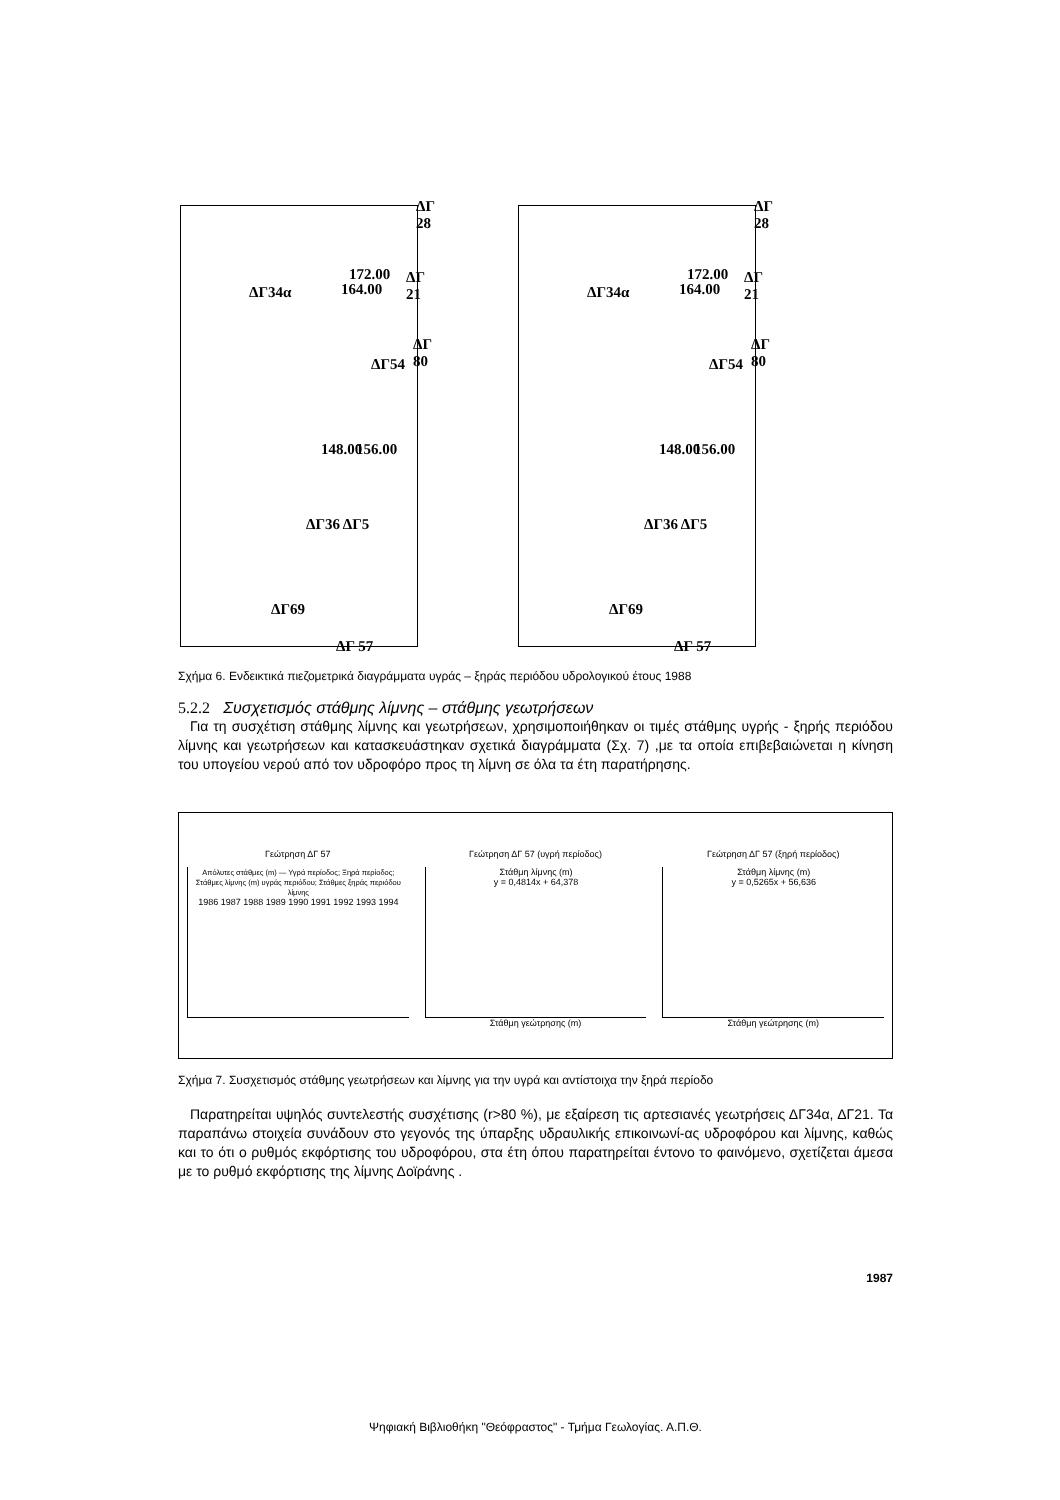ΔΓ 28
172.00 ΔΓ 21
164.00 ΔΓ34α
ΔΓ 80
ΔΓ54
148.00 156.00
ΔΓ36 ΔΓ5
ΔΓ69
ΔΓ 57
ΔΓ 28
172.00 ΔΓ 21
164.00 ΔΓ34α
ΔΓ 80
ΔΓ54
148.00 156.00
ΔΓ36 ΔΓ5
ΔΓ69
ΔΓ 57
Σχήμα 6. Ενδεικτικά πιεζομετρικά διαγράμματα υγράς – ξηράς περιόδου υδρολογικού έτους 1988
5.2.2 Συσχετισμός στάθμης λίμνης – στάθμης γεωτρήσεων
Για τη συσχέτιση στάθμης λίμνης και γεωτρήσεων, χρησιμοποιήθηκαν οι τιμές στάθμης υγρής - ξηρής περιόδου λίμνης και γεωτρήσεων και κατασκευάστηκαν σχετικά διαγράμματα (Σχ. 7) ,με τα οποία επιβεβαιώνεται η κίνηση του υπογείου νερού από τον υδροφόρο προς τη λίμνη σε όλα τα έτη παρατήρησης.
Γεώτρηση ΔΓ 57
Απόλυτες στάθμες (m) — Υγρά περίοδος; Ξηρά περίοδος; Στάθμες λίμνης (m) υγράς περιόδου; Στάθμες ξηράς περιόδου λίμνης
1986 1987 1988 1989 1990 1991 1992 1993 1994
Γεώτρηση ΔΓ 57 (υγρή περίοδος)
Στάθμη λίμνης (m)
y = 0,4814x + 64,378
Στάθμη γεώτρησης (m)
Γεώτρηση ΔΓ 57 (ξηρή περίοδος)
Στάθμη λίμνης (m)
y = 0,5265x + 56,636
Στάθμη γεώτρησης (m)
Σχήμα 7. Συσχετισμός στάθμης γεωτρήσεων και λίμνης για την υγρά και αντίστοιχα την ξηρά περίοδο
Παρατηρείται υψηλός συντελεστής συσχέτισης (r>80 %), με εξαίρεση τις αρτεσιανές γεωτρήσεις ΔΓ34α, ΔΓ21. Τα παραπάνω στοιχεία συνάδουν στο γεγονός της ύπαρξης υδραυλικής επικοινωνί-ας υδροφόρου και λίμνης, καθώς και το ότι ο ρυθμός εκφόρτισης του υδροφόρου, στα έτη όπου παρατηρείται έντονο το φαινόμενο, σχετίζεται άμεσα με το ρυθμό εκφόρτισης της λίμνης Δοϊράνης .
1987
Ψηφιακή Βιβλιοθήκη "Θεόφραστος" - Τμήμα Γεωλογίας. Α.Π.Θ.